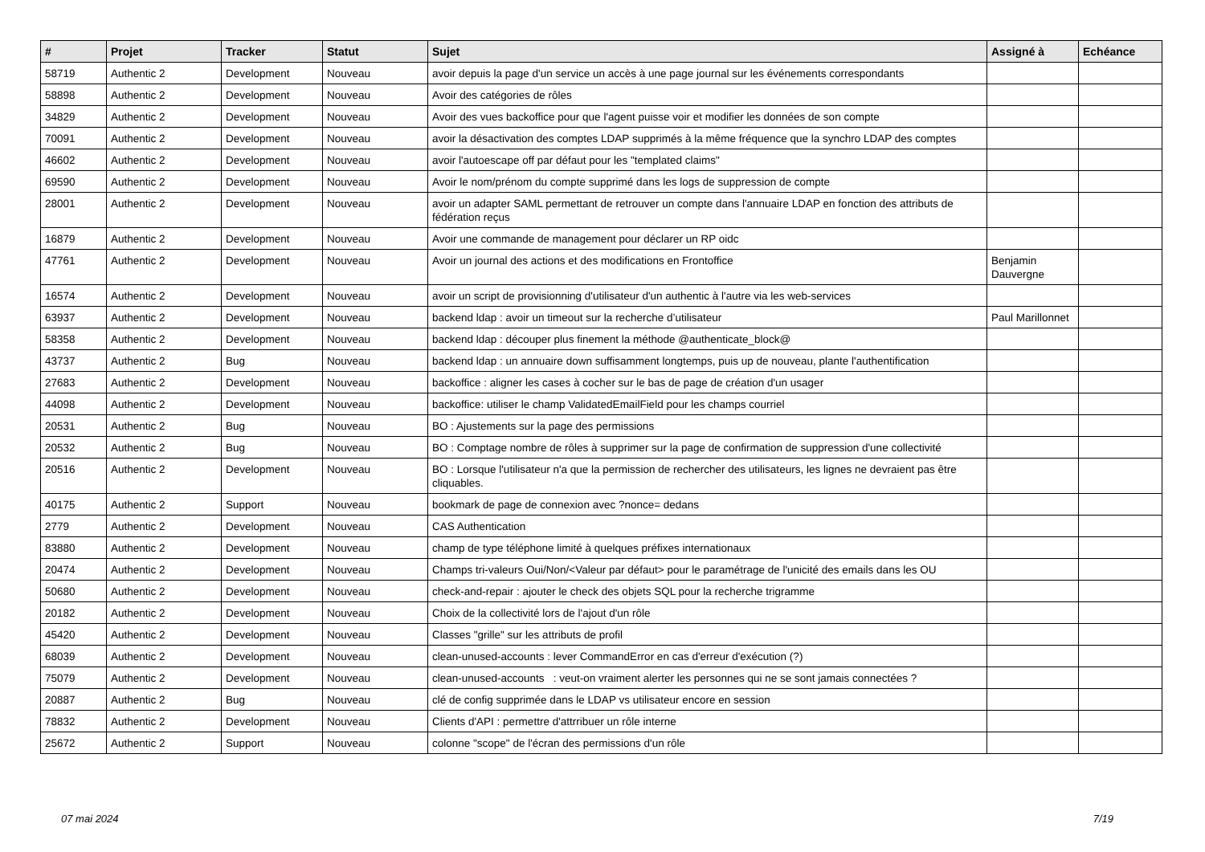| # | Projet | Tracker | Statut | Sujet | Assigné à | Echéance |
| --- | --- | --- | --- | --- | --- | --- |
| 58719 | Authentic 2 | Development | Nouveau | avoir depuis la page d'un service un accès à une page journal sur les événements correspondants | | |
| 58898 | Authentic 2 | Development | Nouveau | Avoir des catégories de rôles | | |
| 34829 | Authentic 2 | Development | Nouveau | Avoir des vues backoffice pour que l'agent puisse voir et modifier les données de son compte | | |
| 70091 | Authentic 2 | Development | Nouveau | avoir la désactivation des comptes LDAP supprimés à la même fréquence que la synchro LDAP des comptes | | |
| 46602 | Authentic 2 | Development | Nouveau | avoir l'autoescape off par défaut pour les "templated claims" | | |
| 69590 | Authentic 2 | Development | Nouveau | Avoir le nom/prénom du compte supprimé dans les logs de suppression de compte | | |
| 28001 | Authentic 2 | Development | Nouveau | avoir un adapter SAML permettant de retrouver un compte dans l'annuaire LDAP en fonction des attributs de fédération reçus | | |
| 16879 | Authentic 2 | Development | Nouveau | Avoir une commande de management pour déclarer un RP oidc | | |
| 47761 | Authentic 2 | Development | Nouveau | Avoir un journal des actions et des modifications en Frontoffice | Benjamin Dauvergne | |
| 16574 | Authentic 2 | Development | Nouveau | avoir un script de provisionning d'utilisateur d'un authentic à l'autre via les web-services | | |
| 63937 | Authentic 2 | Development | Nouveau | backend ldap : avoir un timeout sur la recherche d’utilisateur | Paul Marillonnet | |
| 58358 | Authentic 2 | Development | Nouveau | backend ldap : découper plus finement la méthode @authenticate_block@ | | |
| 43737 | Authentic 2 | Bug | Nouveau | backend ldap : un annuaire down suffisamment longtemps, puis up de nouveau, plante l'authentification | | |
| 27683 | Authentic 2 | Development | Nouveau | backoffice : aligner les cases à cocher sur le bas de page de création d'un usager | | |
| 44098 | Authentic 2 | Development | Nouveau | backoffice: utiliser le champ ValidatedEmailField pour les champs courriel | | |
| 20531 | Authentic 2 | Bug | Nouveau | BO : Ajustements sur la page des permissions | | |
| 20532 | Authentic 2 | Bug | Nouveau | BO : Comptage nombre de rôles à supprimer sur la page de confirmation de suppression d'une collectivité | | |
| 20516 | Authentic 2 | Development | Nouveau | BO : Lorsque l'utilisateur n'a que la permission de rechercher des utilisateurs, les lignes ne devraient pas être cliquables. | | |
| 40175 | Authentic 2 | Support | Nouveau | bookmark de page de connexion avec ?nonce= dedans | | |
| 2779 | Authentic 2 | Development | Nouveau | CAS Authentication | | |
| 83880 | Authentic 2 | Development | Nouveau | champ de type téléphone limité à quelques préfixes internationaux | | |
| 20474 | Authentic 2 | Development | Nouveau | Champs tri-valeurs Oui/Non/<Valeur par défaut> pour le paramétrage de l'unicité des emails dans les OU | | |
| 50680 | Authentic 2 | Development | Nouveau | check-and-repair : ajouter le check des objets SQL pour la recherche trigramme | | |
| 20182 | Authentic 2 | Development | Nouveau | Choix de la collectivité lors de l'ajout d'un rôle | | |
| 45420 | Authentic 2 | Development | Nouveau | Classes "grille" sur les attributs de profil | | |
| 68039 | Authentic 2 | Development | Nouveau | clean-unused-accounts : lever CommandError en cas d'erreur d'exécution (?) | | |
| 75079 | Authentic 2 | Development | Nouveau | clean-unused-accounts : veut-on vraiment alerter les personnes qui ne se sont jamais connectées ? | | |
| 20887 | Authentic 2 | Bug | Nouveau | clé de config supprimée dans le LDAP vs utilisateur encore en session | | |
| 78832 | Authentic 2 | Development | Nouveau | Clients d'API : permettre d'attrribuer un rôle interne | | |
| 25672 | Authentic 2 | Support | Nouveau | colonne "scope" de l'écran des permissions d'un rôle | | |
07 mai 2024 7/19